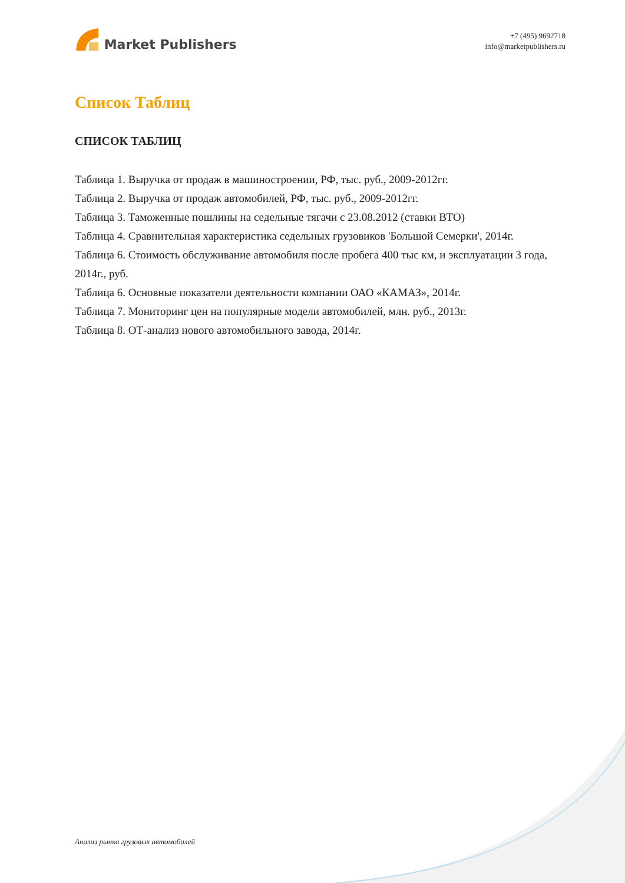Market Publishers
+7 (495) 9692718
info@marketpublishers.ru
Список Таблиц
СПИСОК ТАБЛИЦ
Таблица 1. Выручка от продаж в машиностроении, РФ, тыс. руб., 2009-2012гг.
Таблица 2. Выручка от продаж автомобилей, РФ, тыс. руб., 2009-2012гг.
Таблица 3. Таможенные пошлины на седельные тягачи с 23.08.2012 (ставки ВТО)
Таблица 4. Сравнительная характеристика седельных грузовиков 'Большой Семерки', 2014г.
Таблица 6. Стоимость обслуживание автомобиля после пробега 400 тыс км, и эксплуатации 3 года, 2014г., руб.
Таблица 6. Основные показатели деятельности компании ОАО «КАМАЗ», 2014г.
Таблица 7. Мониторинг цен на популярные модели автомобилей, млн. руб., 2013г.
Таблица 8. ОТ-анализ нового автомобильного завода, 2014г.
Анализ рынка грузовых автомобилей